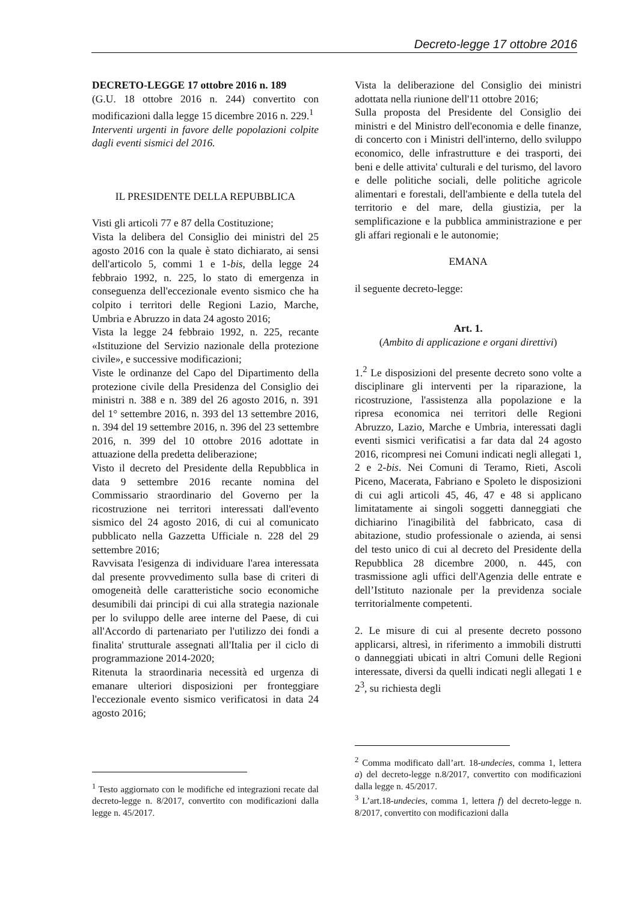Decreto-legge 17 ottobre 2016
DECRETO-LEGGE 17 ottobre 2016 n. 189
(G.U. 18 ottobre 2016 n. 244) convertito con modificazioni dalla legge 15 dicembre 2016 n. 229.<sup>1</sup>
Interventi urgenti in favore delle popolazioni colpite dagli eventi sismici del 2016.
IL PRESIDENTE DELLA REPUBBLICA
Visti gli articoli 77 e 87 della Costituzione;
Vista la delibera del Consiglio dei ministri del 25 agosto 2016 con la quale è stato dichiarato, ai sensi dell'articolo 5, commi 1 e 1-bis, della legge 24 febbraio 1992, n. 225, lo stato di emergenza in conseguenza dell'eccezionale evento sismico che ha colpito i territori delle Regioni Lazio, Marche, Umbria e Abruzzo in data 24 agosto 2016;
Vista la legge 24 febbraio 1992, n. 225, recante «Istituzione del Servizio nazionale della protezione civile», e successive modificazioni;
Viste le ordinanze del Capo del Dipartimento della protezione civile della Presidenza del Consiglio dei ministri n. 388 e n. 389 del 26 agosto 2016, n. 391 del 1° settembre 2016, n. 393 del 13 settembre 2016, n. 394 del 19 settembre 2016, n. 396 del 23 settembre 2016, n. 399 del 10 ottobre 2016 adottate in attuazione della predetta deliberazione;
Visto il decreto del Presidente della Repubblica in data 9 settembre 2016 recante nomina del Commissario straordinario del Governo per la ricostruzione nei territori interessati dall'evento sismico del 24 agosto 2016, di cui al comunicato pubblicato nella Gazzetta Ufficiale n. 228 del 29 settembre 2016;
Ravvisata l'esigenza di individuare l'area interessata dal presente provvedimento sulla base di criteri di omogeneità delle caratteristiche socio economiche desumibili dai principi di cui alla strategia nazionale per lo sviluppo delle aree interne del Paese, di cui all'Accordo di partenariato per l'utilizzo dei fondi a finalita' strutturale assegnati all'Italia per il ciclo di programmazione 2014-2020;
Ritenuta la straordinaria necessità ed urgenza di emanare ulteriori disposizioni per fronteggiare l'eccezionale evento sismico verificatosi in data 24 agosto 2016;
<sup>1</sup> Testo aggiornato con le modifiche ed integrazioni recate dal decreto-legge n. 8/2017, convertito con modificazioni dalla legge n. 45/2017.
Vista la deliberazione del Consiglio dei ministri adottata nella riunione dell'11 ottobre 2016;
Sulla proposta del Presidente del Consiglio dei ministri e del Ministro dell'economia e delle finanze, di concerto con i Ministri dell'interno, dello sviluppo economico, delle infrastrutture e dei trasporti, dei beni e delle attivita' culturali e del turismo, del lavoro e delle politiche sociali, delle politiche agricole alimentari e forestali, dell'ambiente e della tutela del territorio e del mare, della giustizia, per la semplificazione e la pubblica amministrazione e per gli affari regionali e le autonomie;
EMANA
il seguente decreto-legge:
Art. 1.
(Ambito di applicazione e organi direttivi)
1.<sup>2</sup> Le disposizioni del presente decreto sono volte a disciplinare gli interventi per la riparazione, la ricostruzione, l'assistenza alla popolazione e la ripresa economica nei territori delle Regioni Abruzzo, Lazio, Marche e Umbria, interessati dagli eventi sismici verificatisi a far data dal 24 agosto 2016, ricompresi nei Comuni indicati negli allegati 1, 2 e 2-bis. Nei Comuni di Teramo, Rieti, Ascoli Piceno, Macerata, Fabriano e Spoleto le disposizioni di cui agli articoli 45, 46, 47 e 48 si applicano limitatamente ai singoli soggetti danneggiati che dichiarino l'inagibilità del fabbricato, casa di abitazione, studio professionale o azienda, ai sensi del testo unico di cui al decreto del Presidente della Repubblica 28 dicembre 2000, n. 445, con trasmissione agli uffici dell'Agenzia delle entrate e dell’Istituto nazionale per la previdenza sociale territorialmente competenti.
2. Le misure di cui al presente decreto possono applicarsi, altresì, in riferimento a immobili distrutti o danneggiati ubicati in altri Comuni delle Regioni interessate, diversi da quelli indicati negli allegati 1 e 2<sup>3</sup>, su richiesta degli
<sup>2</sup> Comma modificato dall’art. 18-undecies, comma 1, lettera a) del decreto-legge n.8/2017, convertito con modificazioni dalla legge n. 45/2017.
<sup>3</sup> L’art.18-undecies, comma 1, lettera f) del decreto-legge n. 8/2017, convertito con modificazioni dalla